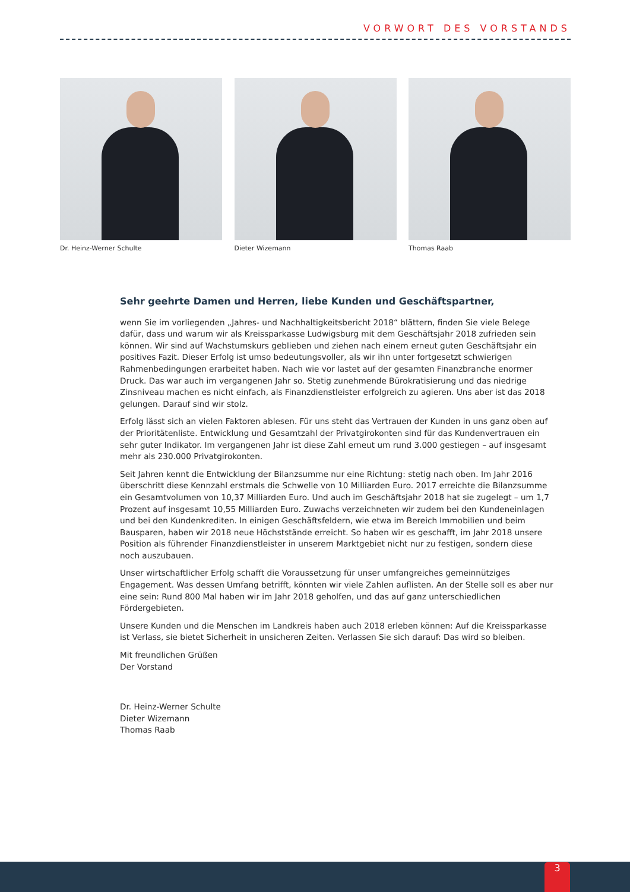VORWORT DES VORSTANDS
Dr. Heinz-Werner Schulte Dieter Wizemann Thomas Raab
Sehr geehrte Damen und Herren, liebe Kunden und Geschäftspartner,
wenn Sie im vorliegenden „Jahres- und Nachhaltigkeitsbericht 2018“ blättern, finden Sie viele Belege dafür, dass und warum wir als Kreissparkasse Ludwigsburg mit dem Geschäftsjahr 2018 zufrieden sein können. Wir sind auf Wachstumskurs geblieben und ziehen nach einem erneut guten Geschäftsjahr ein positives Fazit. Dieser Erfolg ist umso bedeutungsvoller, als wir ihn unter fortgesetzt schwierigen Rahmenbedingungen erarbeitet haben. Nach wie vor lastet auf der gesamten Finanzbranche enormer Druck. Das war auch im vergangenen Jahr so. Stetig zunehmende Bürokratisierung und das niedrige Zinsniveau machen es nicht einfach, als Finanzdienstleister erfolgreich zu agieren. Uns aber ist das 2018 gelungen. Darauf sind wir stolz.
Erfolg lässt sich an vielen Faktoren ablesen. Für uns steht das Vertrauen der Kunden in uns ganz oben auf der Prioritätenliste. Entwicklung und Gesamtzahl der Privatgirokonten sind für das Kundenvertrauen ein sehr guter Indikator. Im vergangenen Jahr ist diese Zahl erneut um rund 3.000 gestiegen – auf insgesamt mehr als 230.000 Privatgirokonten.
Seit Jahren kennt die Entwicklung der Bilanzsumme nur eine Richtung: stetig nach oben. Im Jahr 2016 überschritt diese Kennzahl erstmals die Schwelle von 10 Milliarden Euro. 2017 erreichte die Bilanzsumme ein Gesamtvolumen von 10,37 Milliarden Euro. Und auch im Geschäftsjahr 2018 hat sie zugelegt – um 1,7 Prozent auf insgesamt 10,55 Milliarden Euro. Zuwachs verzeichneten wir zudem bei den Kundeneinlagen und bei den Kundenkrediten. In einigen Geschäftsfeldern, wie etwa im Bereich Immobilien und beim Bausparen, haben wir 2018 neue Höchststände erreicht. So haben wir es geschafft, im Jahr 2018 unsere Position als führender Finanzdienstleister in unserem Marktgebiet nicht nur zu festigen, sondern diese noch auszubauen.
Unser wirtschaftlicher Erfolg schafft die Voraussetzung für unser umfangreiches gemeinnütziges Engagement. Was dessen Umfang betrifft, könnten wir viele Zahlen auflisten. An der Stelle soll es aber nur eine sein: Rund 800 Mal haben wir im Jahr 2018 geholfen, und das auf ganz unterschiedlichen Fördergebieten.
Unsere Kunden und die Menschen im Landkreis haben auch 2018 erleben können: Auf die Kreissparkasse ist Verlass, sie bietet Sicherheit in unsicheren Zeiten. Verlassen Sie sich darauf: Das wird so bleiben.
Mit freundlichen Grüßen
Der Vorstand
Dr. Heinz-Werner Schulte
Dieter Wizemann
Thomas Raab
3